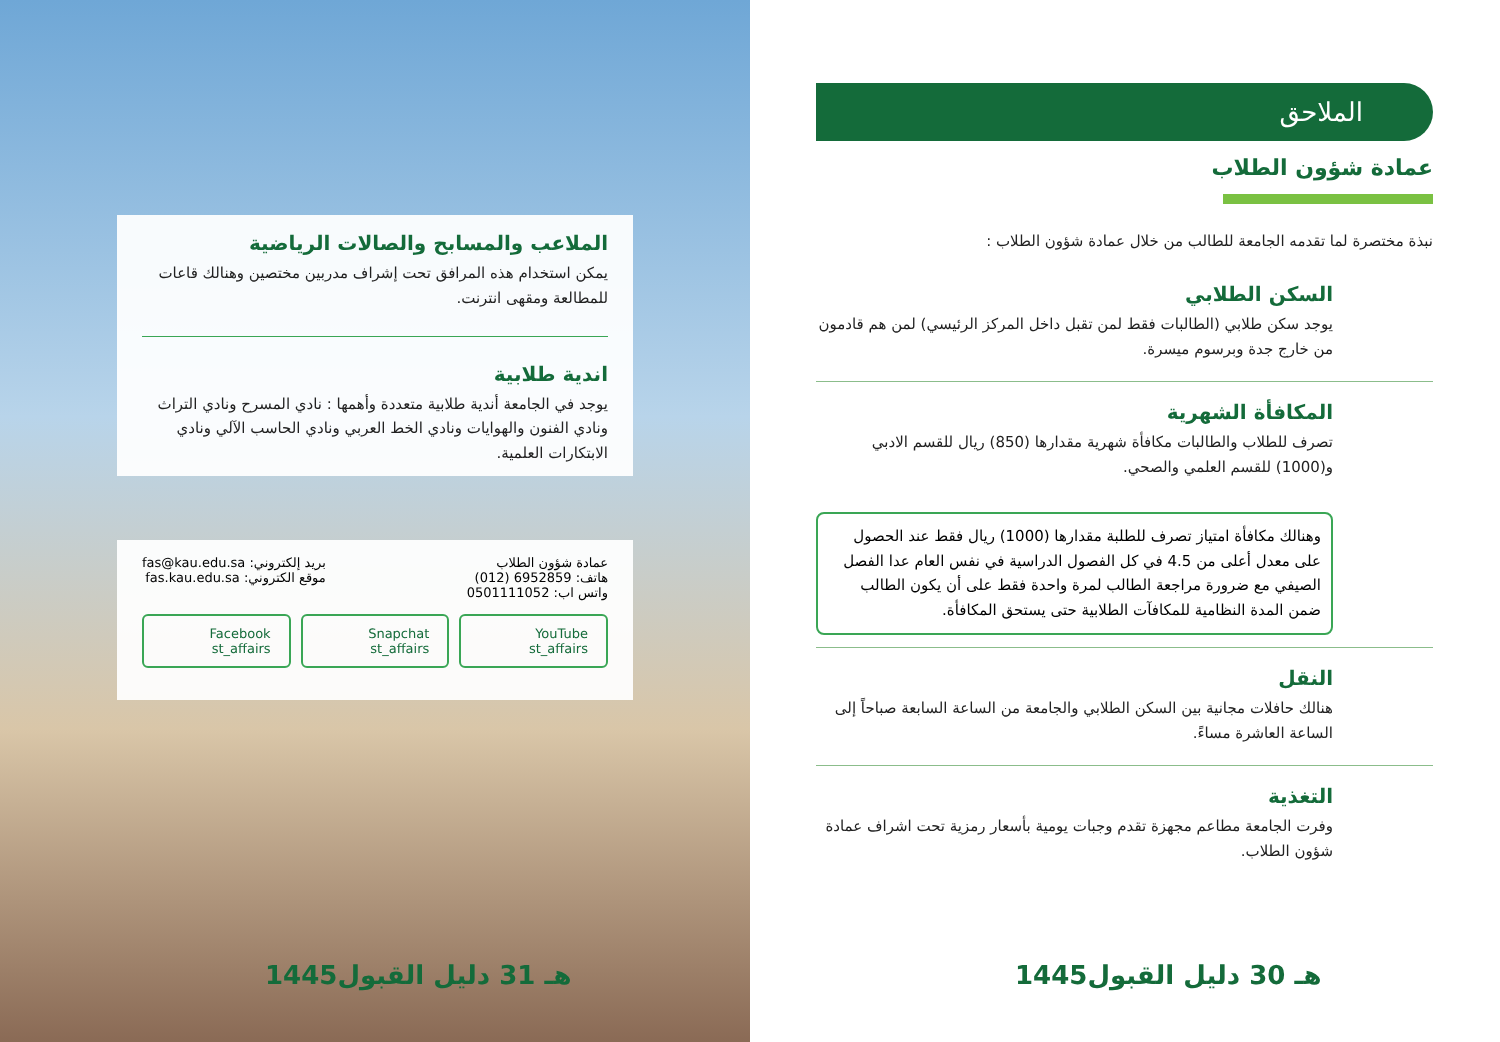الملاعب والمسابح والصالات الرياضية
يمكن استخدام هذه المرافق تحت إشراف مدربين مختصين وهنالك قاعات للمطالعة ومقهى انترنت.
اندية طلابية
يوجد في الجامعة أندية طلابية متعددة وأهمها : نادي المسرح ونادي التراث ونادي الفنون والهوايات ونادي الخط العربي ونادي الحاسب الآلي ونادي الابتكارات العلمية.
عمادة شؤون الطلاب
هاتف: 6952859 (012)
واتس اب: 0501111052
بريد إلكتروني: fas@kau.edu.sa
موقع الكتروني: fas.kau.edu.sa
YouTube st_affairs Snapchat st_affairs Facebook st_affairs
1445هـ 31 دليل القبول
الملاحق
عمادة شؤون الطلاب
نبذة مختصرة لما تقدمه الجامعة للطالب من خلال عمادة شؤون الطلاب :
السكن الطلابي
يوجد سكن طلابي (الطالبات فقط لمن تقبل داخل المركز الرئيسي) لمن هم قادمون من خارج جدة وبرسوم ميسرة.
المكافأة الشهرية
تصرف للطلاب والطالبات مكافأة شهرية مقدارها (850) ريال للقسم الادبي و(1000) للقسم العلمي والصحي.
وهنالك مكافأة امتياز تصرف للطلبة مقدارها (1000) ريال فقط عند الحصول على معدل أعلى من 4.5 في كل الفصول الدراسية في نفس العام عدا الفصل الصيفي مع ضرورة مراجعة الطالب لمرة واحدة فقط على أن يكون الطالب ضمن المدة النظامية للمكافآت الطلابية حتى يستحق المكافأة.
النقل
هنالك حافلات مجانية بين السكن الطلابي والجامعة من الساعة السابعة صباحاً إلى الساعة العاشرة مساءً.
التغذية
وفرت الجامعة مطاعم مجهزة تقدم وجبات يومية بأسعار رمزية تحت اشراف عمادة شؤون الطلاب.
1445هـ 30 دليل القبول